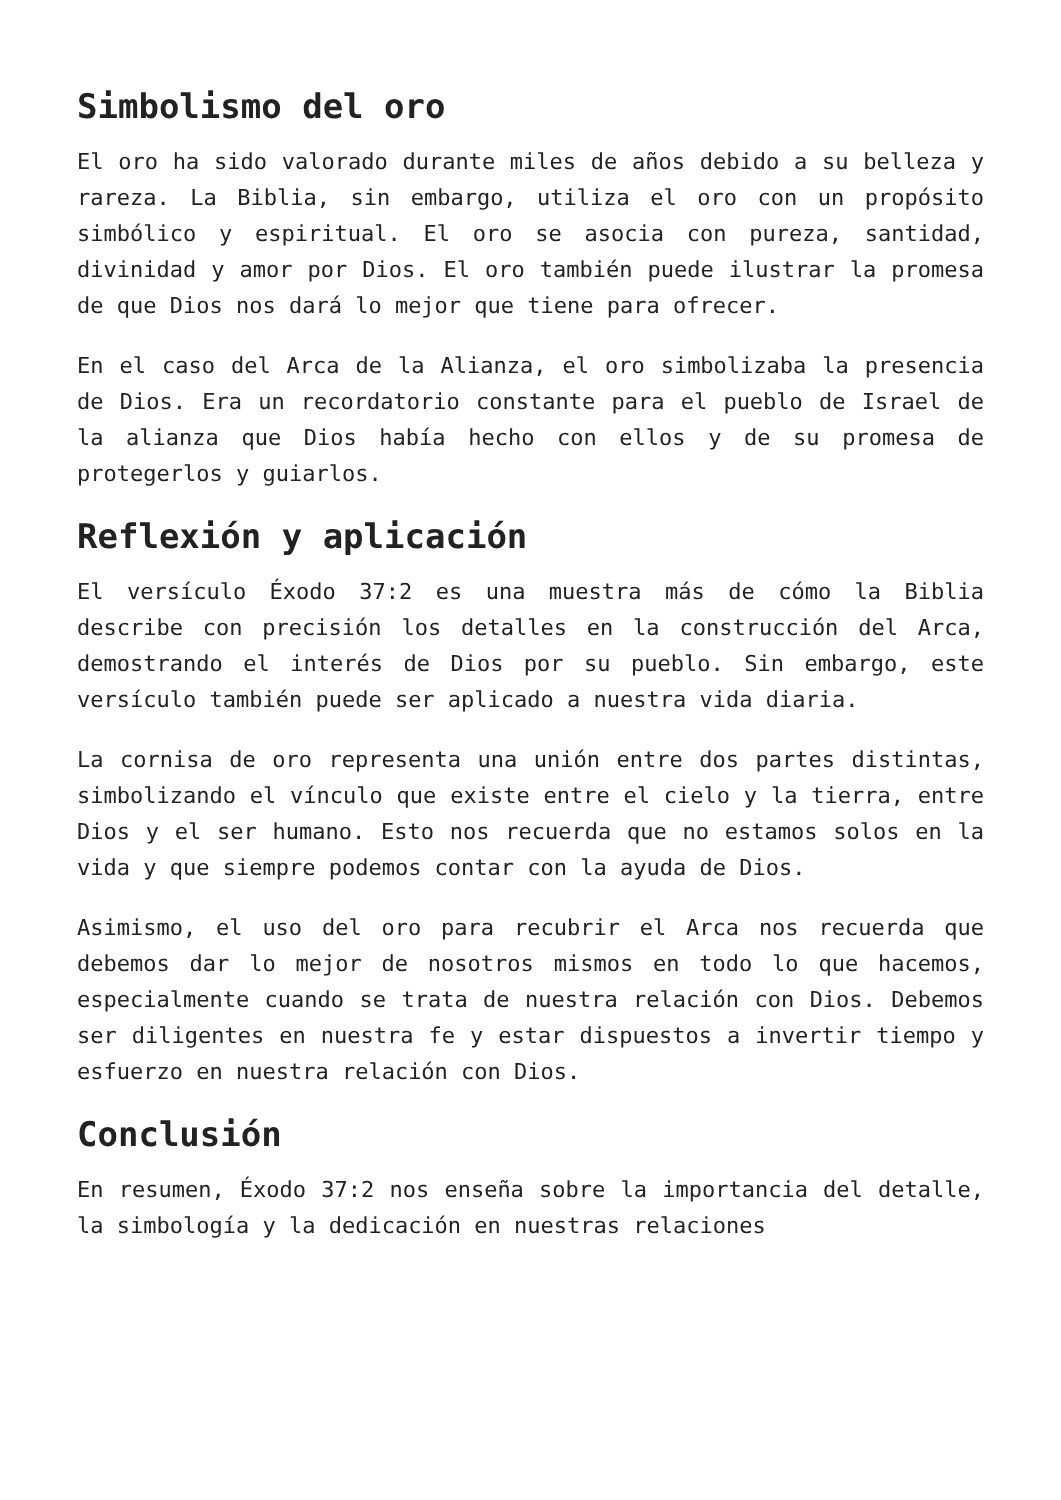Simbolismo del oro
El oro ha sido valorado durante miles de años debido a su belleza y rareza. La Biblia, sin embargo, utiliza el oro con un propósito simbólico y espiritual. El oro se asocia con pureza, santidad, divinidad y amor por Dios. El oro también puede ilustrar la promesa de que Dios nos dará lo mejor que tiene para ofrecer.
En el caso del Arca de la Alianza, el oro simbolizaba la presencia de Dios. Era un recordatorio constante para el pueblo de Israel de la alianza que Dios había hecho con ellos y de su promesa de protegerlos y guiarlos.
Reflexión y aplicación
El versículo Éxodo 37:2 es una muestra más de cómo la Biblia describe con precisión los detalles en la construcción del Arca, demostrando el interés de Dios por su pueblo. Sin embargo, este versículo también puede ser aplicado a nuestra vida diaria.
La cornisa de oro representa una unión entre dos partes distintas, simbolizando el vínculo que existe entre el cielo y la tierra, entre Dios y el ser humano. Esto nos recuerda que no estamos solos en la vida y que siempre podemos contar con la ayuda de Dios.
Asimismo, el uso del oro para recubrir el Arca nos recuerda que debemos dar lo mejor de nosotros mismos en todo lo que hacemos, especialmente cuando se trata de nuestra relación con Dios. Debemos ser diligentes en nuestra fe y estar dispuestos a invertir tiempo y esfuerzo en nuestra relación con Dios.
Conclusión
En resumen, Éxodo 37:2 nos enseña sobre la importancia del detalle, la simbología y la dedicación en nuestras relaciones